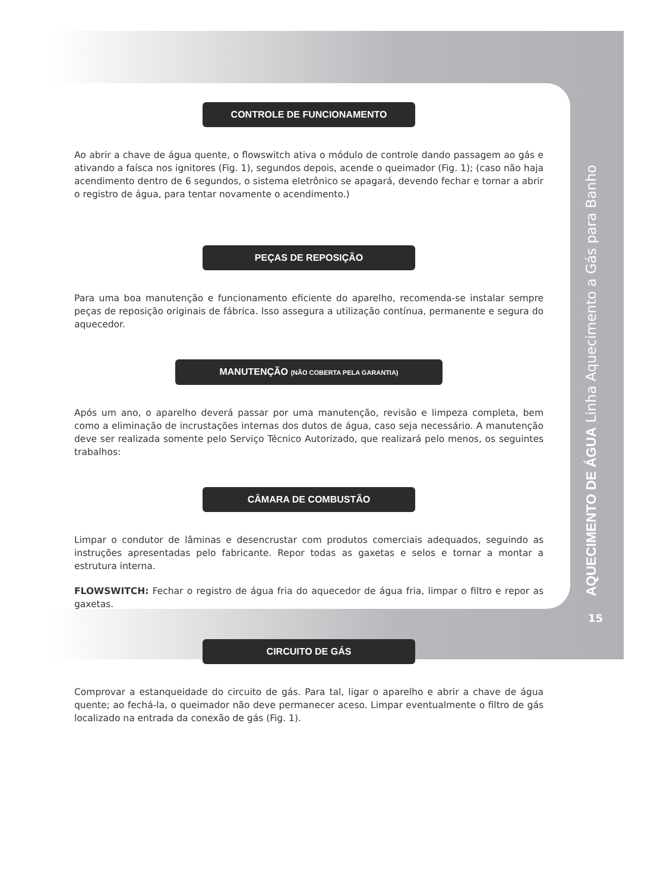CONTROLE DE FUNCIONAMENTO
Ao abrir a chave de água quente, o flowswitch ativa o módulo de controle dando passagem ao gás e ativando a faísca nos ignitores (Fig. 1), segundos depois, acende o queimador (Fig. 1); (caso não haja acendimento dentro de 6 segundos, o sistema eletrônico se apagará, devendo fechar e tornar a abrir o registro de água, para tentar novamente o acendimento.)
PEÇAS DE REPOSIÇÃO
Para uma boa manutenção e funcionamento eficiente do aparelho, recomenda-se instalar sempre peças de reposição originais de fábrica. Isso assegura a utilização contínua, permanente e segura do aquecedor.
MANUTENÇÃO (NÃO COBERTA PELA GARANTIA)
Após um ano, o aparelho deverá passar por uma manutenção, revisão e limpeza completa, bem como a eliminação de incrustações internas dos dutos de água, caso seja necessário. A manutenção deve ser realizada somente pelo Serviço Técnico Autorizado, que realizará pelo menos, os seguintes trabalhos:
CÂMARA DE COMBUSTÃO
Limpar o condutor de lâminas e desencrustar com produtos comerciais adequados, seguindo as instruções apresentadas pelo fabricante. Repor todas as gaxetas e selos e tornar a montar a estrutura interna.
FLOWSWITCH: Fechar o registro de água fria do aquecedor de água fria, limpar o filtro e repor as gaxetas.
CIRCUITO DE GÁS
Comprovar a estanqueidade do circuito de gás. Para tal, ligar o aparelho e abrir a chave de água quente; ao fechá-la, o queimador não deve permanecer aceso. Limpar eventualmente o filtro de gás localizado na entrada da conexão de gás (Fig. 1).
AQUECIMENTO DE ÁGUA Linha Aquecimento a Gás para Banho
15